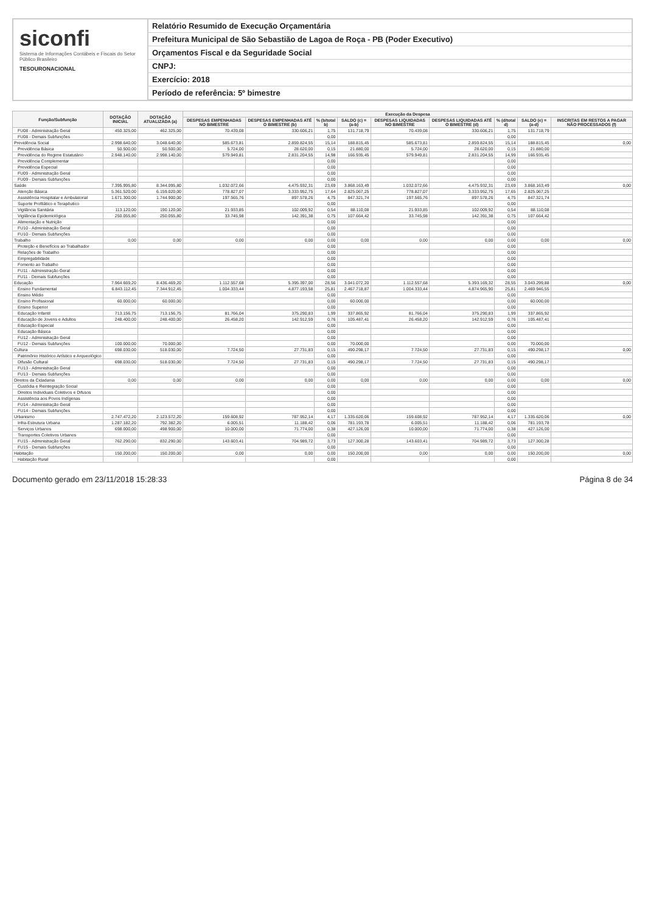siconfi
Sistema de Informações Contábeis e Fiscais do Setor Público Brasileiro
TESOURONACIONAL
Relatório Resumido de Execução Orçamentária
Prefeitura Municipal de São Sebastião de Lagoa de Roça - PB (Poder Executivo)
Orçamentos Fiscal e da Seguridade Social
CNPJ:
Exercício: 2018
Período de referência: 5º bimestre
| Função/Subfunção | DOTAÇÃO INICIAL | DOTAÇÃO ATUALIZADA (a) | Execução da Despesa | | | | | | | | |
| --- | --- | --- | --- | --- | --- | --- | --- | --- | --- | --- | --- |
| | | | DESPESAS EMPENHADAS NO BIMESTRE | DESPESAS EMPENHADAS ATÉ O BIMESTRE (b) | % (b/total b) | SALDO (c) = (a-b) | DESPESAS LIQUIDADAS NO BIMESTRE | DESPESAS LIQUIDADAS ATÉ O BIMESTRE (d) | % (d/total d) | SALDO (e) = (a-d) | INSCRITAS EM RESTOS A PAGAR NÃO PROCESSADOS (f) |
| FU08 - Administração Geral | 450.325,00 | 462.325,00 | 70.439,08 | 330.606,21 | 1,75 | 131.718,79 | 70.439,08 | 330.606,21 | 1,75 | 131.718,79 | |
| FU08 - Demais Subfunções | | | | | 0,00 | | | | 0,00 | | |
| Previdência Social | 2.998.640,00 | 3.048.640,00 | 585.673,81 | 2.859.824,55 | 15,14 | 188.815,45 | 585.673,81 | 2.859.824,55 | 15,14 | 188.815,45 | 0,00 |
| Previdência Básica | 50.500,00 | 50.500,00 | 5.724,00 | 28.620,00 | 0,15 | 21.880,00 | 5.724,00 | 28.620,00 | 0,15 | 21.880,00 | |
| Previdência do Regime Estatutário | 2.948.140,00 | 2.998.140,00 | 579.949,81 | 2.831.204,55 | 14,98 | 166.935,45 | 579.949,81 | 2.831.204,55 | 14,99 | 166.935,45 | |
| Previdência Complementar | | | | | 0,00 | | | | 0,00 | | |
| Previdência Especial | | | | | 0,00 | | | | 0,00 | | |
| FU09 - Administração Geral | | | | | 0,00 | | | | 0,00 | | |
| FU09 - Demais Subfunções | | | | | 0,00 | | | | 0,00 | | |
| Saúde | 7.395.995,80 | 8.344.095,80 | 1.032.072,66 | 4.475.932,31 | 23,69 | 3.868.163,49 | 1.032.072,66 | 4.475.932,31 | 23,69 | 3.868.163,49 | 0,00 |
| Atenção Básica | 5.361.520,00 | 6.159.020,00 | 778.827,07 | 3.333.952,75 | 17,64 | 2.825.067,25 | 778.827,07 | 3.333.952,75 | 17,65 | 2.825.067,25 | |
| Assistência Hospitalar e Ambulatorial | 1.671.300,00 | 1.744.900,00 | 197.565,76 | 897.578,26 | 4,75 | 847.321,74 | 197.565,76 | 897.578,26 | 4,75 | 847.321,74 | |
| Suporte Profilático e Terapêutico | | | | | 0,00 | | | | 0,00 | | |
| Vigilância Sanitária | 113.120,00 | 190.120,00 | 21.933,85 | 102.009,92 | 0,54 | 88.110,08 | 21.933,85 | 102.009,92 | 0,54 | 88.110,08 | |
| Vigilância Epidemiológica | 250.055,80 | 250.055,80 | 33.745,98 | 142.391,38 | 0,75 | 107.664,42 | 33.745,98 | 142.391,38 | 0,75 | 107.664,42 | |
| Alimentação e Nutrição | | | | | 0,00 | | | | 0,00 | | |
| FU10 - Administração Geral | | | | | 0,00 | | | | 0,00 | | |
| FU10 - Demais Subfunções | | | | | 0,00 | | | | 0,00 | | |
| Trabalho | 0,00 | 0,00 | 0,00 | 0,00 | 0,00 | 0,00 | 0,00 | 0,00 | 0,00 | 0,00 | 0,00 |
| Proteção e Benefícios ao Trabalhador | | | | | 0,00 | | | | 0,00 | | |
| Relações de Trabalho | | | | | 0,00 | | | | 0,00 | | |
| Empregabilidade | | | | | 0,00 | | | | 0,00 | | |
| Fomento ao Trabalho | | | | | 0,00 | | | | 0,00 | | |
| FU11 - Administração Geral | | | | | 0,00 | | | | 0,00 | | |
| FU11 - Demais Subfunções | | | | | 0,00 | | | | 0,00 | | |
| Educação | 7.964.669,20 | 8.436.469,20 | 1.112.557,68 | 5.395.397,00 | 28,56 | 3.041.072,20 | 1.112.557,68 | 5.393.169,32 | 28,55 | 3.043.299,88 | 0,00 |
| Ensino Fundamental | 6.843.112,45 | 7.344.912,45 | 1.004.333,44 | 4.877.193,58 | 25,81 | 2.467.718,87 | 1.004.333,44 | 4.874.965,90 | 25,81 | 2.469.946,55 | |
| Ensino Médio | | | | | 0,00 | | | | 0,00 | | |
| Ensino Profissional | 60.000,00 | 60.000,00 | | | 0,00 | 60.000,00 | | | 0,00 | 60.000,00 | |
| Ensino Superior | | | | | 0,00 | | | | 0,00 | | |
| Educação Infantil | 713.156,75 | 713.156,75 | 81.766,04 | 375.290,83 | 1,99 | 337.865,92 | 81.766,04 | 375.290,83 | 1,99 | 337.865,92 | |
| Educação de Jovens e Adultos | 248.400,00 | 248.400,00 | 26.458,20 | 142.912,59 | 0,76 | 105.487,41 | 26.458,20 | 142.912,59 | 0,76 | 105.487,41 | |
| Educação Especial | | | | | 0,00 | | | | 0,00 | | |
| Educação Básica | | | | | 0,00 | | | | 0,00 | | |
| FU12 - Administração Geral | | | | | 0,00 | | | | 0,00 | | |
| FU12 - Demais Subfunções | 100.000,00 | 70.000,00 | | | 0,00 | 70.000,00 | | | 0,00 | 70.000,00 | |
| Cultura | 698.030,00 | 518.030,00 | 7.724,50 | 27.731,83 | 0,15 | 490.298,17 | 7.724,50 | 27.731,83 | 0,15 | 490.298,17 | 0,00 |
| Patrimônio Histórico Artístico e Arqueológico | | | | | 0,00 | | | | 0,00 | | |
| Difusão Cultural | 698.030,00 | 518.030,00 | 7.724,50 | 27.731,83 | 0,15 | 490.298,17 | 7.724,50 | 27.731,83 | 0,15 | 490.298,17 | |
| FU13 - Administração Geral | | | | | 0,00 | | | | 0,00 | | |
| FU13 - Demais Subfunções | | | | | 0,00 | | | | 0,00 | | |
| Direitos da Cidadania | 0,00 | 0,00 | 0,00 | 0,00 | 0,00 | 0,00 | 0,00 | 0,00 | 0,00 | 0,00 | 0,00 |
| Custódia e Reintegração Social | | | | | 0,00 | | | | 0,00 | | |
| Direitos Individuais Coletivos e Difusos | | | | | 0,00 | | | | 0,00 | | |
| Assistência aos Povos Indígenas | | | | | 0,00 | | | | 0,00 | | |
| FU14 - Administração Geral | | | | | 0,00 | | | | 0,00 | | |
| FU14 - Demais Subfunções | | | | | 0,00 | | | | 0,00 | | |
| Urbanismo | 2.747.472,20 | 2.123.572,20 | 159.608,92 | 787.952,14 | 4,17 | 1.335.620,06 | 159.608,92 | 787.952,14 | 4,17 | 1.335.620,06 | 0,00 |
| Infra-Estrutura Urbana | 1.287.182,20 | 792.382,20 | 6.005,51 | 11.188,42 | 0,06 | 781.193,78 | 6.005,51 | 11.188,42 | 0,06 | 781.193,78 | |
| Serviços Urbanos | 698.000,00 | 498.900,00 | 10.000,00 | 71.774,00 | 0,38 | 427.126,00 | 10.000,00 | 71.774,00 | 0,38 | 427.126,00 | |
| Transportes Coletivos Urbanos | | | | | 0,00 | | | | 0,00 | | |
| FU15 - Administração Geral | 762.290,00 | 832.290,00 | 143.603,41 | 704.989,72 | 3,73 | 127.300,28 | 143.603,41 | 704.989,72 | 3,73 | 127.300,28 | |
| FU15 - Demais Subfunções | | | | | 0,00 | | | | 0,00 | | |
| Habitação | 150.200,00 | 150.200,00 | 0,00 | 0,00 | 0,00 | 150.200,00 | 0,00 | 0,00 | 0,00 | 150.200,00 | 0,00 |
| Habitação Rural | | | | | 0,00 | | | | 0,00 | | |
Documento gerado em 23/11/2018 15:28:33 Página 8 de 34